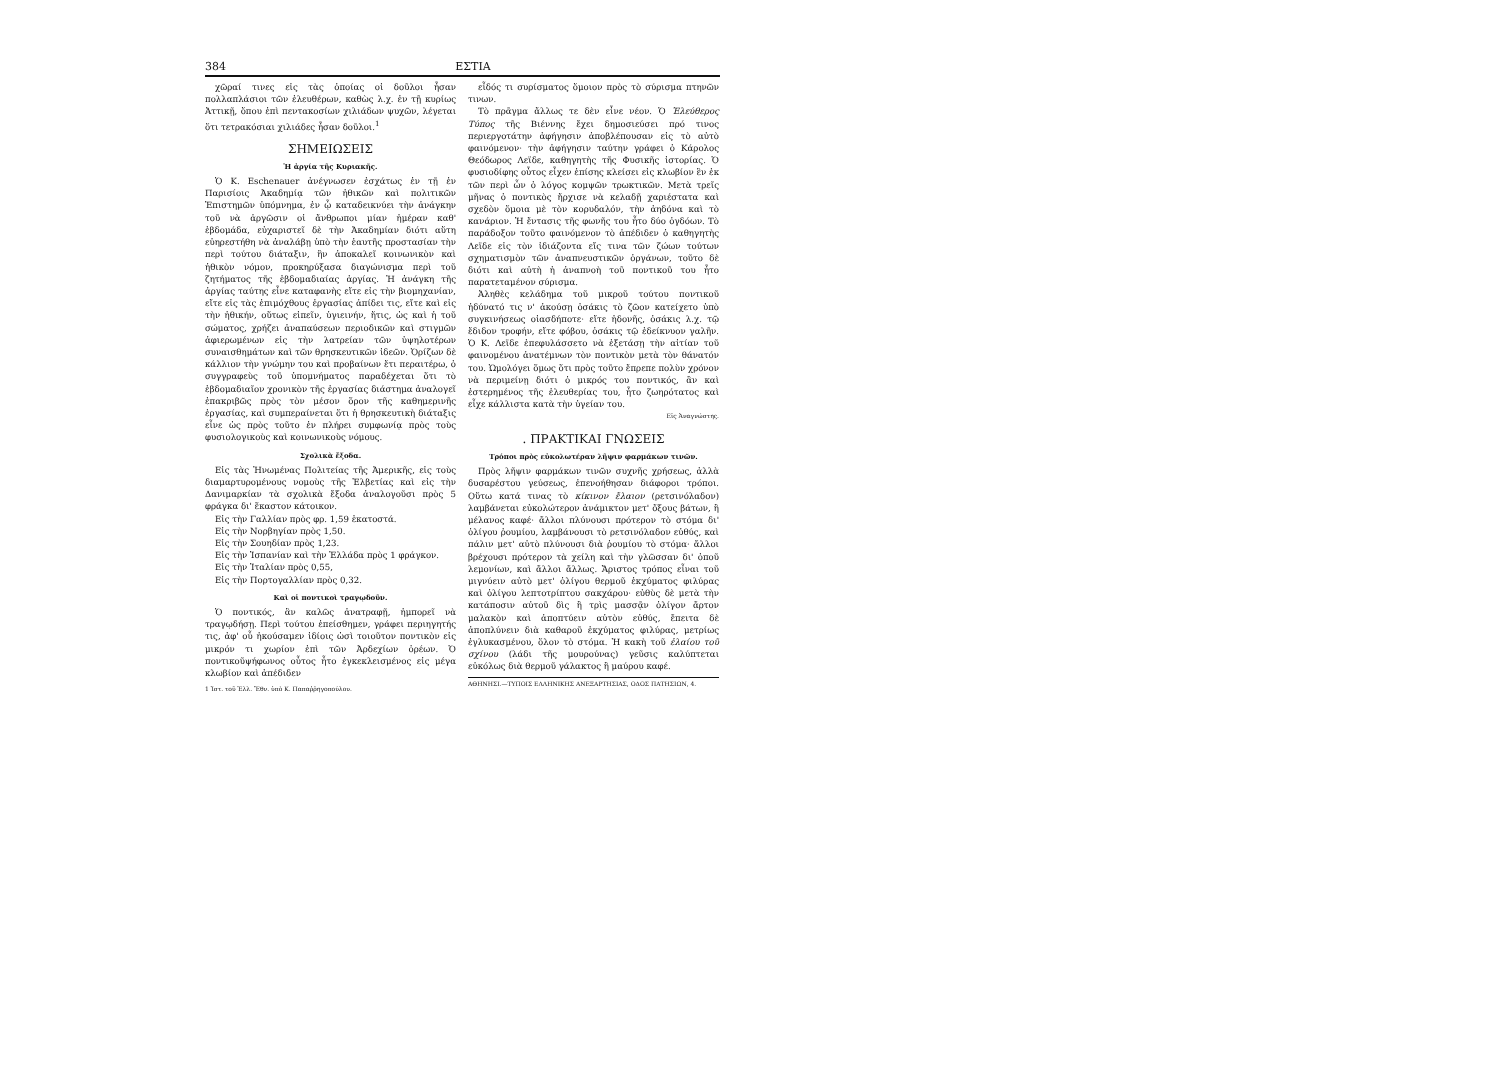384 ΕΣΤΙΑ
χῶραί τινες εἰς τὰς ὁποίας οἱ δοῦλοι ἦσαν πολλαπλάσιοι τῶν ἐλευθέρων, καθὼς λ.χ. ἐν τῇ κυρίως Ἀττικῇ, ὅπου ἐπὶ πεντακοσίων χιλιάδων ψυχῶν, λέγεται ὅτι τετρακόσιαι χιλιάδες ἦσαν δοῦλοι.<sup>1</sup>
ΣΗΜΕΙΩΣΕΙΣ
Ἡ ἀργία τῆς Κυριακῆς.
Ὁ Κ. Eschenauer ἀνέγνωσεν ἐσχάτως ἐν τῇ ἐν Παρισίοις Ἀκαδημίᾳ τῶν ἠθικῶν καὶ πολιτικῶν Ἐπιστημῶν ὑπόμνημα, ἐν ᾧ καταδεικνύει τὴν ἀνάγκην τοῦ νὰ ἀργῶσιν οἱ ἄνθρωποι μίαν ἡμέραν καθ' ἑβδομάδα, εὐχαριστεῖ δὲ τὴν Ἀκαδημίαν διότι αὕτη εὐηρεστήθη νὰ ἀναλάβῃ ὑπὸ τὴν ἑαυτῆς προστασίαν τὴν περὶ τούτου διάταξιν, ἣν ἀποκαλεῖ κοινωνικὸν καὶ ἠθικὸν νόμον, προκηρύξασα διαγώνισμα περὶ τοῦ ζητήματος τῆς ἑβδομαδιαίας ἀργίας. Ἡ ἀνάγκη τῆς ἀργίας ταύτης εἶνε καταφανὴς εἴτε εἰς τὴν βιομηχανίαν, εἴτε εἰς τὰς ἐπιμόχθους ἐργασίας ἀπίδει τις, εἴτε καὶ εἰς τὴν ἠθικήν, οὕτως εἰπεῖν, ὑγιεινήν, ἥτις, ὡς καὶ ἡ τοῦ σώματος, χρήζει ἀναπαύσεων περιοδικῶν καὶ στιγμῶν ἀφιερωμένων εἰς τὴν λατρείαν τῶν ὑψηλοτέρων συναισθημάτων καὶ τῶν θρησκευτικῶν ἰδεῶν. Ὁρίζων δὲ κάλλιον τὴν γνώμην του καὶ προβαίνων ἔτι περαιτέρω, ὁ συγγραφεὺς τοῦ ὑπομνήματος παραδέχεται ὅτι τὸ ἑβδομαδιαῖον χρονικὸν τῆς ἐργασίας διάστημα ἀναλογεῖ ἐπακριβῶς πρὸς τὸν μέσον ὅρον τῆς καθημερινῆς ἐργασίας, καὶ συμπεραίνεται ὅτι ἡ θρησκευτικὴ διάταξις εἶνε ὡς πρὸς τοῦτο ἐν πλήρει συμφωνίᾳ πρὸς τοὺς φυσιολογικοὺς καὶ κοινωνικοὺς νόμους.
Σχολικὰ ἔξοδα.
Εἰς τὰς Ἡνωμένας Πολιτείας τῆς Ἀμερικῆς, εἰς τοὺς διαμαρτυρομένους νομοὺς τῆς Ἑλβετίας καὶ εἰς τὴν Δανιμαρκίαν τὰ σχολικὰ ἔξοδα ἀναλογοῦσι πρὸς 5 φράγκα δι' ἕκαστον κάτοικον.
Εἰς τὴν Γαλλίαν πρὸς φρ. 1,59 ἑκατοστά.
Εἰς τὴν Νορβηγίαν πρὸς 1,50.
Εἰς τὴν Σουηδίαν πρὸς 1,23.
Εἰς τὴν Ἱσπανίαν καὶ τὴν Ἑλλάδα πρὸς 1 φράγκον.
Εἰς τὴν Ἰταλίαν πρὸς 0,55,
Εἰς τὴν Πορτογαλλίαν πρὸς 0,32.
Καὶ οἱ ποντικοὶ τραγῳδοῦν.
Ὁ ποντικός, ἂν καλῶς ἀνατραφῇ, ἠμπορεῖ νὰ τραγῳδήσῃ. Περὶ τούτου ἐπείσθημεν, γράφει περιηγητής τις, ἀφ' οὗ ἠκούσαμεν ἰδίοις ὠσὶ τοιοῦτον ποντικὸν εἰς μικρόν τι χωρίον ἐπὶ τῶν Ἀρδεχίων ὀρέων. Ὁ ποντικοῦψήφωνος οὗτος ἦτο ἐγκεκλεισμένος εἰς μέγα κλωβίον καὶ ἀπέδιδεν
1 Ἱστ. τοῦ Ἑλλ. Ἔθν. ὑπὸ Κ. Παπαῤῥηγοπούλου.
εἶδός τι συρίσματος ὅμοιον πρὸς τὸ σύρισμα πτηνῶν τινων.
Τὸ πρᾶγμα ἄλλως τε δὲν εἶνε νέον. Ὁ Ἐλεύθερος Τύπος τῆς Βιέννης ἔχει δημοσιεύσει πρό τινος περιεργοτάτην ἀφήγησιν ἀποβλέπουσαν εἰς τὸ αὐτὸ φαινόμενον· τὴν ἀφήγησιν ταύτην γράφει ὁ Κάρολος Θεόδωρος Λεϊδε, καθηγητὴς τῆς Φυσικῆς ἱστορίας. Ὁ φυσιοδίφης οὗτος εἶχεν ἐπίσης κλείσει εἰς κλωβίον ἓν ἐκ τῶν περὶ ὧν ὁ λόγος κομψῶν τρωκτικῶν. Μετὰ τρεῖς μῆνας ὁ ποντικὸς ἤρχισε νὰ κελαδῇ χαριέστατα καὶ σχεδὸν ὅμοια μὲ τὸν κορυδαλόν, τὴν ἀηδόνα καὶ τὸ κανάριον. Ἡ ἔντασις τῆς φωνῆς του ἦτο δύο ὀγδόων. Τὸ παράδοξον τοῦτο φαινόμενον τὸ ἀπέδιδεν ὁ καθηγητὴς Λεϊδε εἰς τὸν ἰδιάζοντα εἴς τινα τῶν ζώων τούτων σχηματισμὸν τῶν ἀναπνευστικῶν ὀργάνων, τοῦτο δὲ διότι καὶ αὐτὴ ἡ ἀναπνοὴ τοῦ ποντικοῦ του ἦτο παρατεταμένον σύρισμα.
Ἀληθὲς κελάδημα τοῦ μικροῦ τούτου ποντικοῦ ἠδύνατό τις ν' ἀκούσῃ ὁσάκις τὸ ζῶον κατείχετο ὑπὸ συγκινήσεως οἱασδήποτε· εἴτε ἡδονῆς, ὁσάκις λ.χ. τῷ ἔδιδον τροφήν, εἴτε φόβου, ὁσάκις τῷ ἐδείκνυον γαλῆν. Ὁ Κ. Λεϊδε ἐπεφυλάσσετο νὰ ἐξετάσῃ τὴν αἰτίαν τοῦ φαινομένου ἀνατέμνων τὸν ποντικὸν μετὰ τὸν θάνατόν του. Ὡμολόγει ὅμως ὅτι πρὸς τοῦτο ἔπρεπε πολὺν χρόνον νὰ περιμείνῃ διότι ὁ μικρός του ποντικός, ἂν καὶ ἐστερημένος τῆς ἐλευθερίας του, ἦτο ζωηρότατος καὶ εἶχε κάλλιστα κατὰ τὴν ὑγείαν του.
Εἰς Ἀναγνώστης.
. ΠΡΑΚΤΙΚΑΙ ΓΝΩΣΕΙΣ
Τρόποι πρὸς εὐκολωτέραν λῆψιν φαρμάκων τινῶν.
Πρὸς λῆψιν φαρμάκων τινῶν συχνῆς χρήσεως, ἀλλὰ δυσαρέστου γεύσεως, ἐπενοήθησαν διάφοροι τρόποι. Οὕτω κατά τινας τὸ κίκινον ἔλαιον (ρετσινόλαδον) λαμβάνεται εὐκολώτερον ἀνάμικτον μετ' ὄξους βάτων, ἢ μέλανος καφέ· ἄλλοι πλύνουσι πρότερον τὸ στόμα δι' ὀλίγου ῥουμίου, λαμβάνουσι τὸ ρετσινόλαδον εὐθύς, καὶ πάλιν μετ' αὐτὸ πλύνουσι διὰ ῥουμίου τὸ στόμα· ἄλλοι βρέχουσι πρότερον τὰ χείλη καὶ τὴν γλῶσσαν δι' ὀποῦ λεμονίων, καὶ ἄλλοι ἄλλως. Ἄριστος τρόπος εἶναι τοῦ μιγνύειν αὐτὸ μετ' ὀλίγου θερμοῦ ἐκχύματος φιλύρας καὶ ὀλίγου λεπτοτρίπτου σακχάρου· εὐθὺς δὲ μετὰ τὴν κατάποσιν αὐτοῦ δὶς ἢ τρὶς μασσᾷν ὀλίγον ἄρτον μαλακὸν καὶ ἀποπτύειν αὐτὸν εὐθύς, ἔπειτα δὲ ἀποπλύνειν διὰ καθαροῦ ἐκχύματος φιλύρας, μετρίως ἐγλυκασμένου, ὅλον τὸ στόμα. Ἡ κακὴ τοῦ ἐλαίου τοῦ σχίνου (λάδι τῆς μουρούνας) γεῦσις καλύπτεται εὐκόλως διὰ θερμοῦ γάλακτος ἢ μαύρου καφέ.
ΑΘΗΝΗΣΙ.—ΤΥΠΟΙΣ ΕΛΛΗΝΙΚΗΣ ΑΝΕΞΑΡΤΗΣΙΑΣ, ΟΔΟΣ ΠΑΤΗΣΙΩΝ, 4.